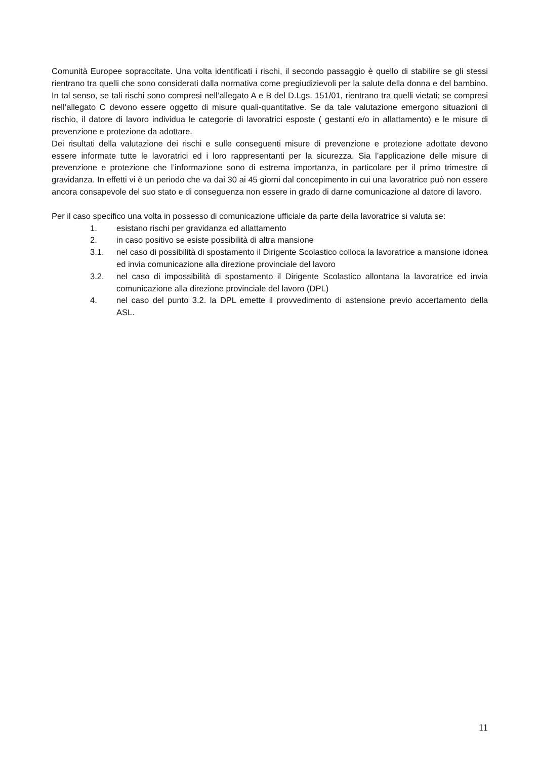Comunità Europee sopraccitate. Una volta identificati i rischi, il secondo passaggio è quello di stabilire se gli stessi rientrano tra quelli che sono considerati dalla normativa come pregiudizievoli per la salute della donna e del bambino. In tal senso, se tali rischi sono compresi nell’allegato A e B del D.Lgs. 151/01, rientrano tra quelli vietati; se compresi nell’allegato C devono essere oggetto di misure quali-quantitative. Se da tale valutazione emergono situazioni di rischio, il datore di lavoro individua le categorie di lavoratrici esposte ( gestanti e/o in allattamento) e le misure di prevenzione e protezione da adottare.
Dei risultati della valutazione dei rischi e sulle conseguenti misure di prevenzione e protezione adottate devono essere informate tutte le lavoratrici ed i loro rappresentanti per la sicurezza. Sia l’applicazione delle misure di prevenzione e protezione che l’informazione sono di estrema importanza, in particolare per il primo trimestre di gravidanza. In effetti vi è un periodo che va dai 30 ai 45 giorni dal concepimento in cui una lavoratrice può non essere ancora consapevole del suo stato e di conseguenza non essere in grado di darne comunicazione al datore di lavoro.
Per il caso specifico una volta in possesso di comunicazione ufficiale da parte della lavoratrice si valuta se:
1. esistano rischi per gravidanza ed allattamento
2. in caso positivo se esiste possibilità di altra mansione
3.1. nel caso di possibilità di spostamento il Dirigente Scolastico colloca la lavoratrice a mansione idonea ed invia comunicazione alla direzione provinciale del lavoro
3.2. nel caso di impossibilità di spostamento il Dirigente Scolastico allontana la lavoratrice ed invia comunicazione alla direzione provinciale del lavoro (DPL)
4. nel caso del punto 3.2. la DPL emette il provvedimento di astensione previo accertamento della ASL.
11